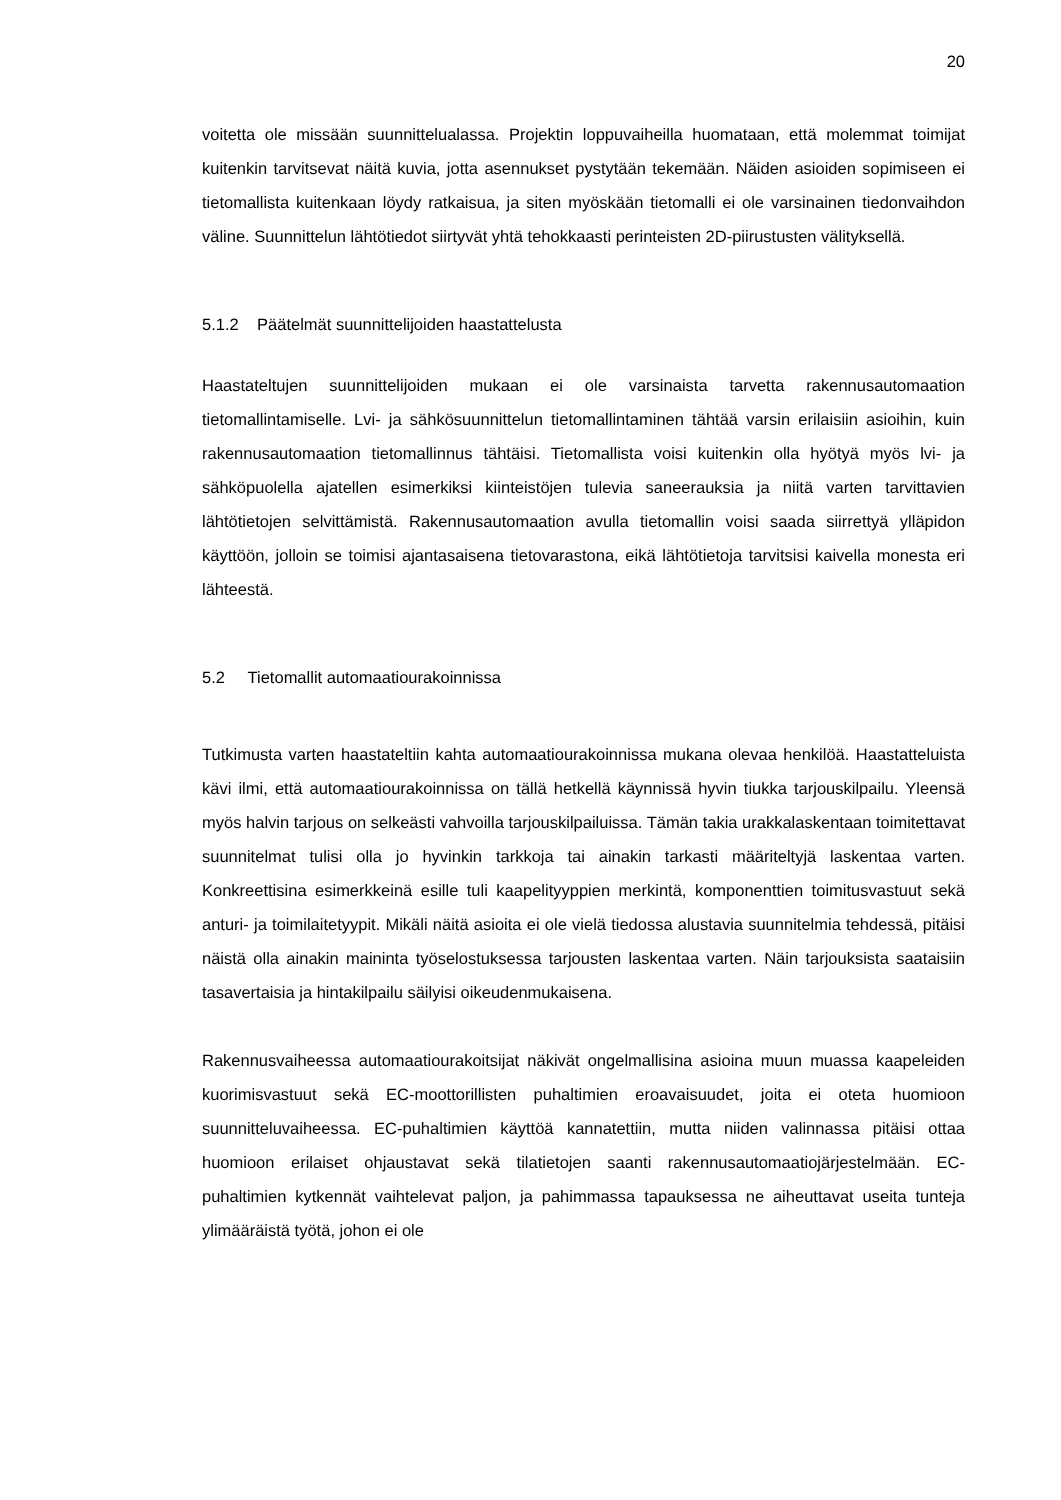20
voitetta ole missään suunnittelualassa. Projektin loppuvaiheilla huomataan, että molemmat toimijat kuitenkin tarvitsevat näitä kuvia, jotta asennukset pystytään tekemään. Näiden asioiden sopimiseen ei tietomallista kuitenkaan löydy ratkaisua, ja siten myöskään tietomalli ei ole varsinainen tiedonvaihdon väline. Suunnittelun lähtötiedot siirtyvät yhtä tehokkaasti perinteisten 2D-piirustusten välityksellä.
5.1.2 Päätelmät suunnittelijoiden haastattelusta
Haastateltujen suunnittelijoiden mukaan ei ole varsinaista tarvetta rakennusautomaation tietomallintamiselle. Lvi- ja sähkösuunnittelun tietomallintaminen tähtää varsin erilaisiin asioihin, kuin rakennusautomaation tietomallinnus tähtäisi. Tietomallista voisi kuitenkin olla hyötyä myös lvi- ja sähköpuolella ajatellen esimerkiksi kiinteistöjen tulevia saneerauksia ja niitä varten tarvittavien lähtötietojen selvittämistä. Rakennusautomaation avulla tietomallin voisi saada siirrettyä ylläpidon käyttöön, jolloin se toimisi ajantasaisena tietovarastona, eikä lähtötietoja tarvitsisi kaivella monesta eri lähteestä.
5.2 Tietomallit automaatiourakoinnissa
Tutkimusta varten haastateltiin kahta automaatiourakoinnissa mukana olevaa henkilöä. Haastatteluista kävi ilmi, että automaatiourakoinnissa on tällä hetkellä käynnissä hyvin tiukka tarjouskilpailu. Yleensä myös halvin tarjous on selkeästi vahvoilla tarjouskilpailuissa. Tämän takia urakkalaskentaan toimitettavat suunnitelmat tulisi olla jo hyvinkin tarkkoja tai ainakin tarkasti määriteltyjä laskentaa varten. Konkreettisina esimerkkeinä esille tuli kaapelityyppien merkintä, komponenttien toimitusvastuut sekä anturi- ja toimilaitetyypit. Mikäli näitä asioita ei ole vielä tiedossa alustavia suunnitelmia tehdessä, pitäisi näistä olla ainakin maininta työselostuksessa tarjousten laskentaa varten. Näin tarjouksista saataisiin tasavertaisia ja hintakilpailu säilyisi oikeudenmukaisena.
Rakennusvaiheessa automaatiourakoitsijat näkivät ongelmallisina asioina muun muassa kaapeleiden kuorimisvastuut sekä EC-moottorillisten puhaltimien eroavaisuudet, joita ei oteta huomioon suunnitteluvaiheessa. EC-puhaltimien käyttöä kannatettiin, mutta niiden valinnassa pitäisi ottaa huomioon erilaiset ohjaustavat sekä tilatietojen saanti rakennusautomaatiojärjestelmään. EC-puhaltimien kytkennät vaihtelevat paljon, ja pahimmassa tapauksessa ne aiheuttavat useita tunteja ylimääräistä työtä, johon ei ole